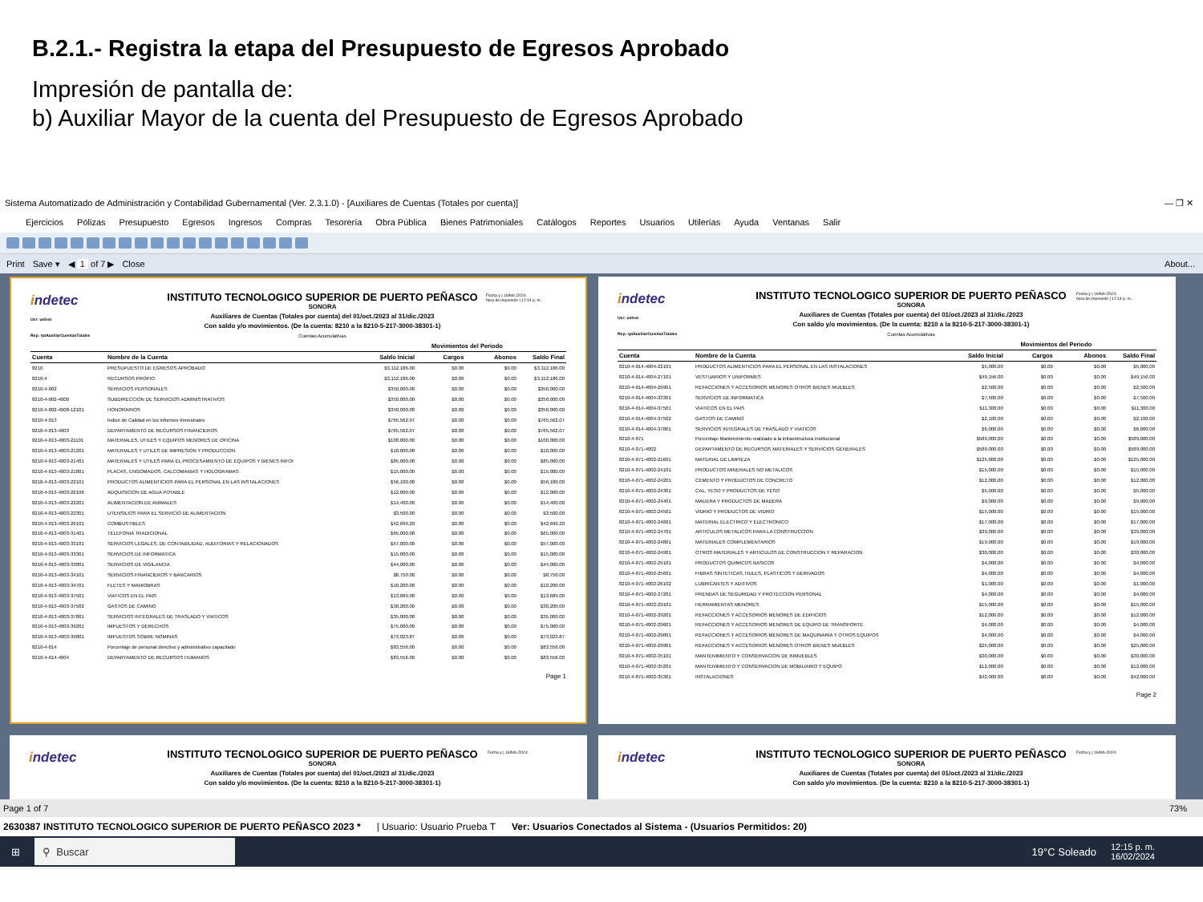B.2.1.- Registra la etapa del Presupuesto de Egresos Aprobado
Impresión de pantalla de:
b) Auxiliar Mayor de la cuenta del Presupuesto de Egresos Aprobado
Sistema Automatizado de Administración y Contabilidad Gubernamental (Ver. 2.3.1.0) - [Auxiliares de Cuentas (Totales por cuenta)] — ❐ ✕
Ejercicios Pólizas Presupuesto Egresos Ingresos Compras Tesorería Obra Pública Bienes Patrimoniales Catálogos Reportes Usuarios Utilerías Ayuda Ventanas Salir
Print Save ▾ ◀ 1 of 7 ▶ Close About...
indetec
Usr: usfest
Rep: rptAuxiliarCuentasTotales
INSTITUTO TECNOLOGICO SUPERIOR DE PUERTO PEÑASCO
SONORA
Auxiliares de Cuentas (Totales por cuenta) del 01/oct./2023 al 31/dic./2023
Con saldo y/o movimientos. (De la cuenta: 8210 a la 8210-5-217-3000-38301-1)
Cuentas Acumulativas
Fecha y | 16/feb./2024
hora de impresión | 12:14 p. m.
| | | | Movimientos del Periodo | | |
| --- | --- | --- | --- | --- | --- |
| Cuenta | Nombre de la Cuenta | Saldo Inicial | Cargos | Abonos | Saldo Final |
| 8210 | PRESUPUESTO DE EGRESOS APROBADO | $3,112,186.00 | $0.00 | $0.00 | $3,112,186.00 |
| 8210-4 | RECURSOS PROPIO | $3,112,186.00 | $0.00 | $0.00 | $3,112,186.00 |
| 8210-4-002 | SERVICIOS PERSONALES | $350,000.00 | $0.00 | $0.00 | $350,000.00 |
| 8210-4-002-4000 | SUBDIRECCION DE SERVICIOS ADMINISTRATIVOS | $350,000.00 | $0.00 | $0.00 | $350,000.00 |
| 8210-4-002-4000-12101 | HONORARIOS | $350,000.00 | $0.00 | $0.00 | $350,000.00 |
| 8210-4-013 | Indice de Calidad en los informes trimestrales | $765,562.07 | $0.00 | $0.00 | $765,562.07 |
| 8210-4-013-4003 | DEPARTAMENTO DE RECURSOS FINANCIEROS | $765,562.07 | $0.00 | $0.00 | $765,562.07 |
| 8210-4-013-4003-21101 | MATERIALES, UTILES Y EQUIPOS MENORES DE OFICINA | $100,000.00 | $0.00 | $0.00 | $100,000.00 |
| 8210-4-013-4003-21201 | MATERIALES Y UTILES DE IMPRESION Y PRODUCCION | $10,000.00 | $0.00 | $0.00 | $10,000.00 |
| 8210-4-013-4003-21401 | MATERIALES Y UTILES PARA EL PROCESAMIENTO DE EQUIPOS Y BIENES INFOI | $85,000.00 | $0.00 | $0.00 | $85,000.00 |
| 8210-4-013-4003-21801 | PLACAS, ENGOMADOS, CALCOMANIAS Y HOLOGRAMAS | $15,000.00 | $0.00 | $0.00 | $15,000.00 |
| 8210-4-013-4003-22101 | PRODUCTOS ALIMENTICIOS PARA EL PERSONAL EN LAS INSTALACIONES | $56,100.00 | $0.00 | $0.00 | $56,100.00 |
| 8210-4-013-4003-22106 | ADQUISICION DE AGUA POTABLE | $12,000.00 | $0.00 | $0.00 | $12,000.00 |
| 8210-4-013-4003-22201 | ALIMENTACION DE ANIMALES | $14,400.00 | $0.00 | $0.00 | $14,400.00 |
| 8210-4-013-4003-22301 | UTENSILIOS PARA EL SERVICIO DE ALIMENTACION | $3,500.00 | $0.00 | $0.00 | $3,500.00 |
| 8210-4-013-4003-26101 | COMBUSTIBLES | $42,699.20 | $0.00 | $0.00 | $42,699.20 |
| 8210-4-013-4003-31401 | TELEFONIA TRADICIONAL | $65,000.00 | $0.00 | $0.00 | $65,000.00 |
| 8210-4-013-4003-33101 | SERVICIOS LEGALES, DE CONTABILIDAD, AUDITORIAS Y RELACIONADOS | $57,000.00 | $0.00 | $0.00 | $57,000.00 |
| 8210-4-013-4003-33301 | SERVICIOS DE INFORMATICA | $15,000.00 | $0.00 | $0.00 | $15,000.00 |
| 8210-4-013-4003-33801 | SERVICIOS DE VIGILANCIA | $44,000.00 | $0.00 | $0.00 | $44,000.00 |
| 8210-4-013-4003-34101 | SERVICIOS FINANCIEROS Y BANCARIOS | $8,750.00 | $0.00 | $0.00 | $8,750.00 |
| 8210-4-013-4003-34701 | FLETES Y MANIOBRAS | $10,200.00 | $0.00 | $0.00 | $10,200.00 |
| 8210-4-013-4003-37501 | VIATICOS EN EL PAIS | $13,689.00 | $0.00 | $0.00 | $13,689.00 |
| 8210-4-013-4003-37502 | GASTOS DE CAMINO | $30,200.00 | $0.00 | $0.00 | $30,200.00 |
| 8210-4-013-4003-37801 | SERVICIOS INTEGRALES DE TRASLADO Y VIATICOS | $35,000.00 | $0.00 | $0.00 | $35,000.00 |
| 8210-4-013-4003-39201 | IMPUESTOS Y DERECHOS | $75,000.00 | $0.00 | $0.00 | $75,000.00 |
| 8210-4-013-4003-39801 | IMPUESTOS SOBRE NOMINAS | $73,023.87 | $0.00 | $0.00 | $73,023.87 |
| 8210-4-014 | Porcentaje de personal directivo y administrativo capacitado | $83,556.00 | $0.00 | $0.00 | $83,556.00 |
| 8210-4-014-4004 | DEPARTAMENTO DE RECURSOS HUMANOS | $83,556.00 | $0.00 | $0.00 | $83,556.00 |
Page 1
indetec
Usr: usfest
Rep: rptAuxiliarCuentasTotales
INSTITUTO TECNOLOGICO SUPERIOR DE PUERTO PEÑASCO
SONORA
Auxiliares de Cuentas (Totales por cuenta) del 01/oct./2023 al 31/dic./2023
Con saldo y/o movimientos. (De la cuenta: 8210 a la 8210-5-217-3000-38301-1)
Cuentas Acumulativas
Fecha y | 16/feb./2024
hora de impresión | 12:14 p. m.
| | | | Movimientos del Periodo | | |
| --- | --- | --- | --- | --- | --- |
| Cuenta | Nombre de la Cuenta | Saldo Inicial | Cargos | Abonos | Saldo Final |
| 8210-4-014-4004-22101 | PRODUCTOS ALIMENTICIOS PARA EL PERSONAL EN LAS INSTALACIONES | $5,000.00 | $0.00 | $0.00 | $5,000.00 |
| 8210-4-014-4004-27101 | VESTUARIOS Y UNIFORMES | $49,156.00 | $0.00 | $0.00 | $49,156.00 |
| 8210-4-014-4004-29901 | REFACCIONES Y ACCESORIOS MENORES OTROS BIENES MUEBLES | $2,500.00 | $0.00 | $0.00 | $2,500.00 |
| 8210-4-014-4004-33301 | SERVICIOS DE INFORMATICA | $7,500.00 | $0.00 | $0.00 | $7,500.00 |
| 8210-4-014-4004-37501 | VIATICOS EN EL PAIS | $11,300.00 | $0.00 | $0.00 | $11,300.00 |
| 8210-4-014-4004-37502 | GASTOS DE CAMINO | $2,100.00 | $0.00 | $0.00 | $2,100.00 |
| 8210-4-014-4004-37801 | SERVICIOS INTEGRALES DE TRASLADO Y VIATICOS | $6,000.00 | $0.00 | $0.00 | $6,000.00 |
| 8210-4-071 | Porcentaje Mantenimiento realizado a la infraestructura institucional | $589,000.00 | $0.00 | $0.00 | $589,000.00 |
| 8210-4-071-4002 | DEPARTAMENTO DE RECURSOS MATERIALES Y SERVICIOS GENERALES | $589,000.00 | $0.00 | $0.00 | $589,000.00 |
| 8210-4-071-4002-21601 | MATERIAL DE LIMPIEZA | $125,000.00 | $0.00 | $0.00 | $125,000.00 |
| 8210-4-071-4002-24101 | PRODUCTOS MINERALES NO METALICOS | $15,000.00 | $0.00 | $0.00 | $15,000.00 |
| 8210-4-071-4002-24201 | CEMENTO Y PRODUCTOS DE CONCRETO | $12,000.00 | $0.00 | $0.00 | $12,000.00 |
| 8210-4-071-4002-24301 | CAL, YESO Y PRODUCTOS DE YESO | $5,000.00 | $0.00 | $0.00 | $5,000.00 |
| 8210-4-071-4002-24401 | MADERA Y PRODUCTOS DE MADERA | $9,000.00 | $0.00 | $0.00 | $9,000.00 |
| 8210-4-071-4002-24501 | VIDRIO Y PRODUCTOS DE VIDRIO | $15,000.00 | $0.00 | $0.00 | $15,000.00 |
| 8210-4-071-4002-24601 | MATERIAL ELECTRICO Y ELECTRONICO | $17,000.00 | $0.00 | $0.00 | $17,000.00 |
| 8210-4-071-4002-24701 | ARTICULOS METALICOS PARA LA CONSTRUCCION | $39,000.00 | $0.00 | $0.00 | $39,000.00 |
| 8210-4-071-4002-24801 | MATERIALES COMPLEMENTARIOS | $19,000.00 | $0.00 | $0.00 | $19,000.00 |
| 8210-4-071-4002-24901 | OTROS MATERIALES Y ARTICULOS DE CONSTRUCCION Y REPARACION | $30,000.00 | $0.00 | $0.00 | $30,000.00 |
| 8210-4-071-4002-25101 | PRODUCTOS QUIMICOS BASICOS | $4,000.00 | $0.00 | $0.00 | $4,000.00 |
| 8210-4-071-4002-25601 | FIBRAS SINTETICAS, HULES, PLASTICOS Y DERIVADOS | $4,000.00 | $0.00 | $0.00 | $4,000.00 |
| 8210-4-071-4002-26102 | LUBRICANTES Y ADITIVOS | $1,000.00 | $0.00 | $0.00 | $1,000.00 |
| 8210-4-071-4002-27201 | PRENDAS DE SEGURIDAD Y PROTECCION PERSONAL | $4,000.00 | $0.00 | $0.00 | $4,000.00 |
| 8210-4-071-4002-29101 | HERRAMIENTAS MENORES | $15,000.00 | $0.00 | $0.00 | $15,000.00 |
| 8210-4-071-4002-29201 | REFACCIONES Y ACCESORIOS MENORES DE EDIFICIOS | $12,000.00 | $0.00 | $0.00 | $12,000.00 |
| 8210-4-071-4002-29601 | REFACCIONES Y ACCESORIOS MENORES DE EQUIPO DE TRANSPORTE | $4,000.00 | $0.00 | $0.00 | $4,000.00 |
| 8210-4-071-4002-29801 | REFACCIONES Y ACCESORIOS MENORES DE MAQUINARIA Y OTROS EQUIPOS | $4,000.00 | $0.00 | $0.00 | $4,000.00 |
| 8210-4-071-4002-29901 | REFACCIONES Y ACCESORIOS MENORES OTROS BIENES MUEBLES | $25,000.00 | $0.00 | $0.00 | $25,000.00 |
| 8210-4-071-4002-35101 | MANTENIMIENTO Y CONSERVACION DE INMUEBLES | $30,000.00 | $0.00 | $0.00 | $30,000.00 |
| 8210-4-071-4002-35201 | MANTENIMIENTO Y CONSERVACION DE MOBILIARIO Y EQUIPO | $12,000.00 | $0.00 | $0.00 | $12,000.00 |
| 8210-4-071-4002-35301 | INSTALACIONES | $42,000.00 | $0.00 | $0.00 | $42,000.00 |
Page 2
indetec
INSTITUTO TECNOLOGICO SUPERIOR DE PUERTO PEÑASCO
SONORA
Auxiliares de Cuentas (Totales por cuenta) del 01/oct./2023 al 31/dic./2023
Con saldo y/o movimientos. (De la cuenta: 8210 a la 8210-5-217-3000-38301-1)
Fecha y | 16/feb./2024
indetec
INSTITUTO TECNOLOGICO SUPERIOR DE PUERTO PEÑASCO
SONORA
Auxiliares de Cuentas (Totales por cuenta) del 01/oct./2023 al 31/dic./2023
Con saldo y/o movimientos. (De la cuenta: 8210 a la 8210-5-217-3000-38301-1)
Fecha y | 16/feb./2024
Page 1 of 7 73%
2630387 INSTITUTO TECNOLOGICO SUPERIOR DE PUERTO PEÑASCO 2023 * | Usuario: Usuario Prueba T Ver: Usuarios Conectados al Sistema - (Usuarios Permitidos: 20)
⊞
⚲ Buscar
19°C Soleado 12:15 p. m.
16/02/2024